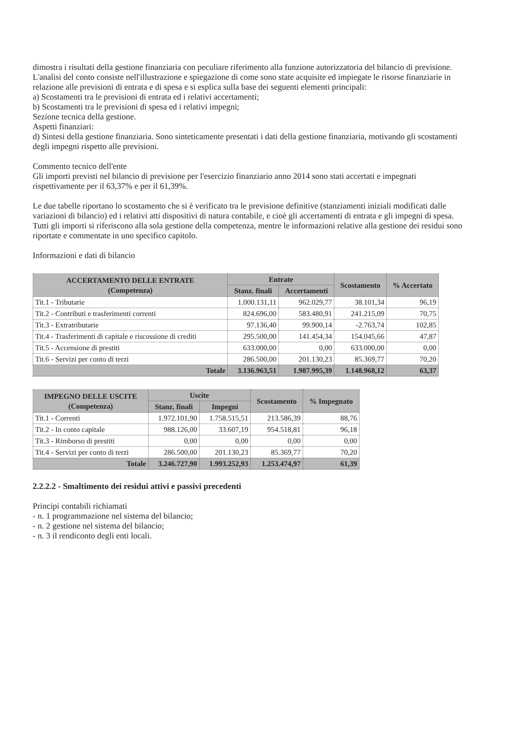dimostra i risultati della gestione finanziaria con peculiare riferimento alla funzione autorizzatoria del bilancio di previsione.
L'analisi del conto consiste nell'illustrazione e spiegazione di come sono state acquisite ed impiegate le risorse finanziarie in relazione alle previsioni di entrata e di spesa e si esplica sulla base dei seguenti elementi principali:
a) Scostamenti tra le previsioni di entrata ed i relativi accertamenti;
b) Scostamenti tra le previsioni di spesa ed i relativi impegni;
Sezione tecnica della gestione.
Aspetti finanziari:
d) Sintesi della gestione finanziaria. Sono sinteticamente presentati i dati della gestione finanziaria, motivando gli scostamenti degli impegni rispetto alle previsioni.
Commento tecnico dell'ente
Gli importi previsti nel bilancio di previsione per l'esercizio finanziario anno 2014 sono stati accertati e impegnati rispettivamente per il 63,37% e per il 61,39%.
Le due tabelle riportano lo scostamento che si è verificato tra le previsione definitive (stanziamenti iniziali modificati dalle variazioni di bilancio) ed i relativi atti dispositivi di natura contabile, e cioè gli accertamenti di entrata e gli impegni di spesa. Tutti gli importi si riferiscono alla sola gestione della competenza, mentre le informazioni relative alla gestione dei residui sono riportate e commentate in uno specifico capitolo.
Informazioni e dati di bilancio
| ACCERTAMENTO DELLE ENTRATE (Competenza) | Entrate | | Scostamento | % Accertato |
| --- | --- | --- | --- | --- |
| | Stanz. finali | Accertamenti | | |
| Tit.1 - Tributarie | 1.000.131,11 | 962.029,77 | 38.101,34 | 96,19 |
| Tit.2 - Contributi e trasferimenti correnti | 824.696,00 | 583.480,91 | 241.215,09 | 70,75 |
| Tit.3 - Extratributarie | 97.136,40 | 99.900,14 | -2.763,74 | 102,85 |
| Tit.4 - Trasferimenti di capitale e riscossione di crediti | 295.500,00 | 141.454,34 | 154.045,66 | 47,87 |
| Tit.5 - Accensione di prestiti | 633.000,00 | 0,00 | 633.000,00 | 0,00 |
| Tit.6 - Servizi per conto di terzi | 286.500,00 | 201.130,23 | 85.369,77 | 70,20 |
| Totale | 3.136.963,51 | 1.987.995,39 | 1.148.968,12 | 63,37 |
| IMPEGNO DELLE USCITE (Competenza) | Uscite | | Scostamento | % Impegnato |
| --- | --- | --- | --- | --- |
| | Stanz. finali | Impegni | | |
| Tit.1 - Correnti | 1.972.101,90 | 1.758.515,51 | 213.586,39 | 88,76 |
| Tit.2 - In conto capitale | 988.126,00 | 33.607,19 | 954.518,81 | 96,18 |
| Tit.3 - Rimborso di prestiti | 0,00 | 0,00 | 0,00 | 0,00 |
| Tit.4 - Servizi per conto di terzi | 286.500,00 | 201.130,23 | 85.369,77 | 70,20 |
| Totale | 3.246.727,90 | 1.993.252,93 | 1.253.474,97 | 61,39 |
2.2.2.2 - Smaltimento dei residui attivi e passivi precedenti
Principi contabili richiamati
- n. 1 programmazione nel sistema del bilancio;
- n. 2 gestione nel sistema del bilancio;
- n. 3 il rendiconto degli enti locali.